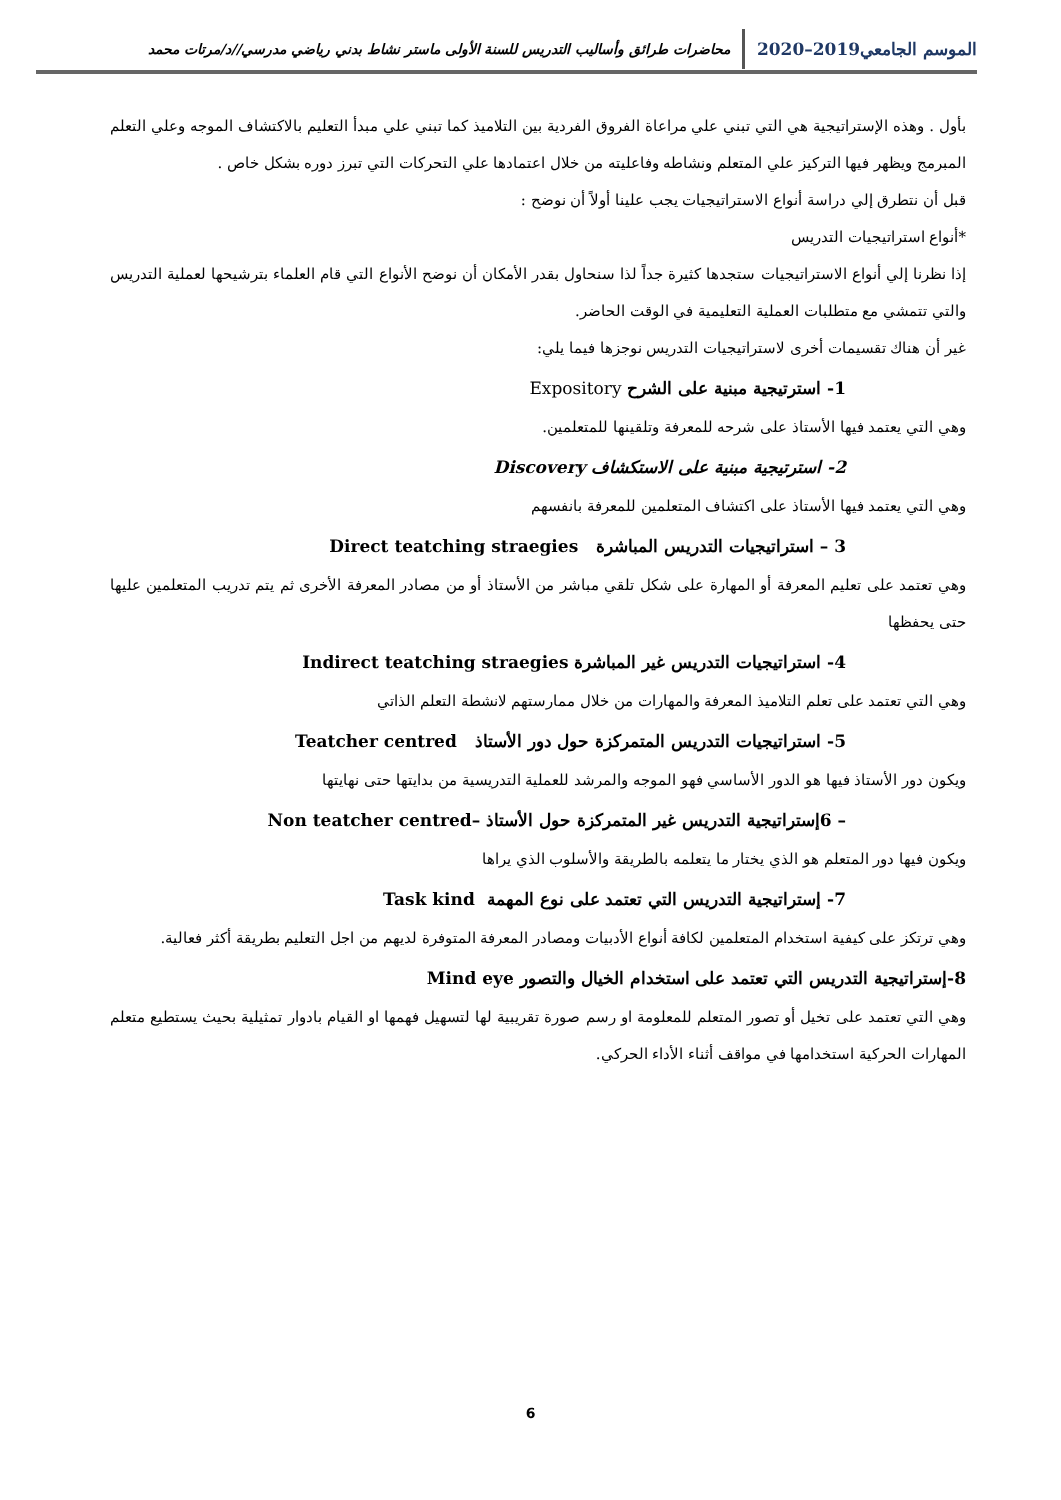الموسم الجامعي2019–2020
محاضرات طرائق وأساليب التدريس للسنة الأولى ماستر نشاط بدني رياضي مدرسي//د/مرتات محمد
بأول . وهذه الإستراتيجية هي التي تبني علي مراعاة الفروق الفردية بين التلاميذ كما تبني علي مبدأ التعليم بالاكتشاف الموجه وعلي التعلم المبرمج ويظهر فيها التركيز علي المتعلم ونشاطه وفاعليته من خلال اعتمادها علي التحركات التي تبرز دوره بشكل خاص .
قبل أن نتطرق إلي دراسة أنواع الاستراتيجيات يجب علينا أولاً أن نوضح :
*أنواع استراتيجيات التدريس
إذا نظرنا إلي أنواع الاستراتيجيات ستجدها كثيرة جداً لذا سنحاول بقدر الأمكان أن نوضح الأنواع التي قام العلماء بترشيحها لعملية التدريس والتي تتمشي مع متطلبات العملية التعليمية في الوقت الحاضر.
غير أن هناك تقسيمات أخرى لاستراتيجيات التدريس نوجزها فيما يلي:
1- استرتيجية مبنية على الشرح Expository
وهي التي يعتمد فيها الأستاذ على شرحه للمعرفة وتلقينها للمتعلمين.
2- استرتيجية مبنية على الاستكشاف Discovery
وهي التي يعتمد فيها الأستاذ على اكتشاف المتعلمين للمعرفة بانفسهم
3 – استراتيجيات التدريس المباشرة Direct teatching straegies
وهي تعتمد على تعليم المعرفة أو المهارة على شكل تلقي مباشر من الأستاذ أو من مصادر المعرفة الأخرى ثم يتم تدريب المتعلمين عليها حتى يحفظها
4- استراتيجيات التدريس غير المباشرة Indirect teatching straegies
وهي التي تعتمد على تعلم التلاميذ المعرفة والمهارات من خلال ممارستهم لانشطة التعلم الذاتي
5- استراتيجيات التدريس المتمركزة حول دور الأستاذ Teatcher centred
ويكون دور الأستاذ فيها هو الدور الأساسي فهو الموجه والمرشد للعملية التدريسية من بدايتها حتى نهايتها
– 6إستراتيجية التدريس غير المتمركزة حول الأستاذ –Non teatcher centred
ويكون فيها دور المتعلم هو الذي يختار ما يتعلمه بالطريقة والأسلوب الذي يراها
7- إستراتيجية التدريس التي تعتمد على نوع المهمة Task kind
وهي ترتكز على كيفية استخدام المتعلمين لكافة أنواع الأدبيات ومصادر المعرفة المتوفرة لديهم من اجل التعليم بطريقة أكثر فعالية.
8-إستراتيجية التدريس التي تعتمد على استخدام الخيال والتصور Mind eye
وهي التي تعتمد على تخيل أو تصور المتعلم للمعلومة او رسم صورة تقريبية لها لتسهيل فهمها او القيام بادوار تمثيلية بحيث يستطيع متعلم المهارات الحركية استخدامها في مواقف أثناء الأداء الحركي.
6